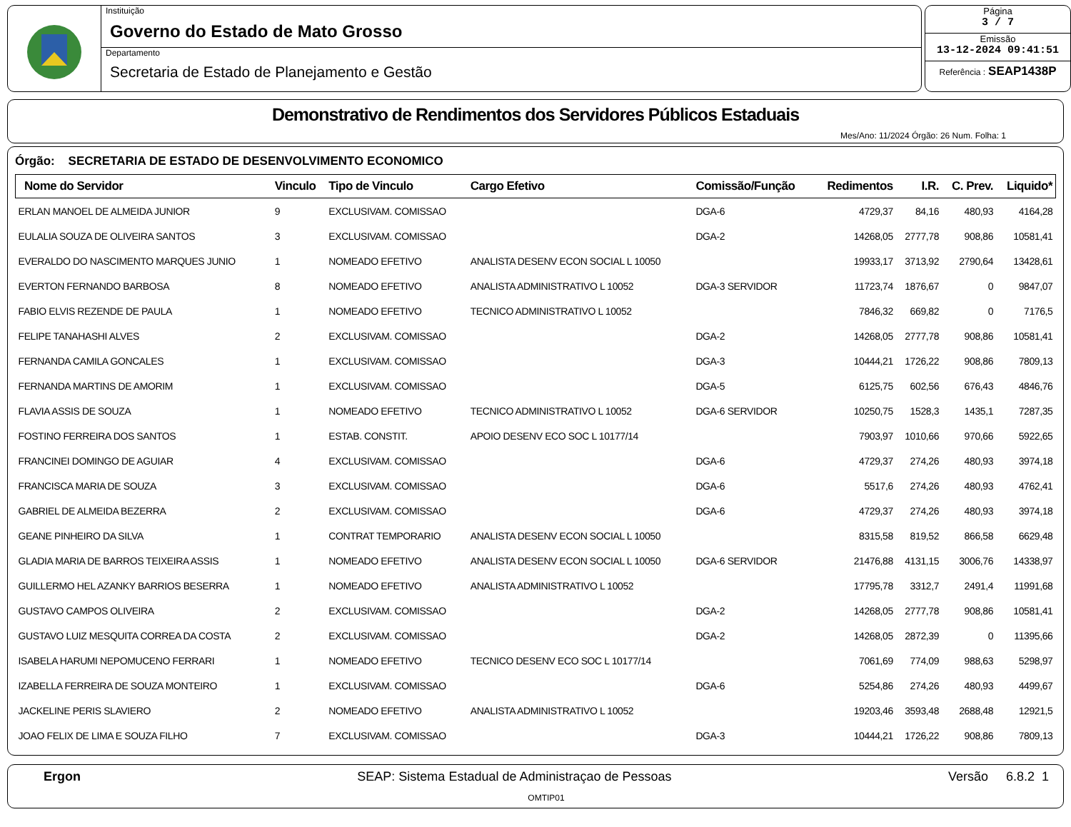Instituição
Governo do Estado de Mato Grosso
Departamento
Secretaria de Estado de Planejamento e Gestão
Página
3 / 7
Emissão
13-12-2024 09:41:51
Referência : SEAP1438P
Demonstrativo de Rendimentos dos Servidores Públicos Estaduais
Mes/Ano: 11/2024 Órgão: 26 Num. Folha: 1
Órgão: SECRETARIA DE ESTADO DE DESENVOLVIMENTO ECONOMICO
| Nome do Servidor | Vinculo | Tipo de Vinculo | Cargo Efetivo | Comissão/Função | Redimentos | I.R. | C. Prev. | Liquido* |
| --- | --- | --- | --- | --- | --- | --- | --- | --- |
| ERLAN MANOEL DE ALMEIDA JUNIOR | 9 | EXCLUSIVAM. COMISSAO | | DGA-6 | 4729,37 | 84,16 | 480,93 | 4164,28 |
| EULALIA SOUZA DE OLIVEIRA SANTOS | 3 | EXCLUSIVAM. COMISSAO | | DGA-2 | 14268,05 | 2777,78 | 908,86 | 10581,41 |
| EVERALDO DO NASCIMENTO MARQUES JUNIO | 1 | NOMEADO EFETIVO | ANALISTA DESENV ECON SOCIAL L 10050 | | 19933,17 | 3713,92 | 2790,64 | 13428,61 |
| EVERTON FERNANDO BARBOSA | 8 | NOMEADO EFETIVO | ANALISTA ADMINISTRATIVO L 10052 | DGA-3 SERVIDOR | 11723,74 | 1876,67 | 0 | 9847,07 |
| FABIO ELVIS REZENDE DE PAULA | 1 | NOMEADO EFETIVO | TECNICO ADMINISTRATIVO L 10052 | | 7846,32 | 669,82 | 0 | 7176,5 |
| FELIPE TANAHASHI ALVES | 2 | EXCLUSIVAM. COMISSAO | | DGA-2 | 14268,05 | 2777,78 | 908,86 | 10581,41 |
| FERNANDA CAMILA GONCALES | 1 | EXCLUSIVAM. COMISSAO | | DGA-3 | 10444,21 | 1726,22 | 908,86 | 7809,13 |
| FERNANDA MARTINS DE AMORIM | 1 | EXCLUSIVAM. COMISSAO | | DGA-5 | 6125,75 | 602,56 | 676,43 | 4846,76 |
| FLAVIA ASSIS DE SOUZA | 1 | NOMEADO EFETIVO | TECNICO ADMINISTRATIVO L 10052 | DGA-6 SERVIDOR | 10250,75 | 1528,3 | 1435,1 | 7287,35 |
| FOSTINO FERREIRA DOS SANTOS | 1 | ESTAB. CONSTIT. | APOIO DESENV ECO SOC L 10177/14 | | 7903,97 | 1010,66 | 970,66 | 5922,65 |
| FRANCINEI DOMINGO DE AGUIAR | 4 | EXCLUSIVAM. COMISSAO | | DGA-6 | 4729,37 | 274,26 | 480,93 | 3974,18 |
| FRANCISCA MARIA DE SOUZA | 3 | EXCLUSIVAM. COMISSAO | | DGA-6 | 5517,6 | 274,26 | 480,93 | 4762,41 |
| GABRIEL DE ALMEIDA BEZERRA | 2 | EXCLUSIVAM. COMISSAO | | DGA-6 | 4729,37 | 274,26 | 480,93 | 3974,18 |
| GEANE PINHEIRO DA SILVA | 1 | CONTRAT TEMPORARIO | ANALISTA DESENV ECON SOCIAL L 10050 | | 8315,58 | 819,52 | 866,58 | 6629,48 |
| GLADIA MARIA DE BARROS TEIXEIRA ASSIS | 1 | NOMEADO EFETIVO | ANALISTA DESENV ECON SOCIAL L 10050 | DGA-6 SERVIDOR | 21476,88 | 4131,15 | 3006,76 | 14338,97 |
| GUILLERMO HEL AZANKY BARRIOS BESERRA | 1 | NOMEADO EFETIVO | ANALISTA ADMINISTRATIVO L 10052 | | 17795,78 | 3312,7 | 2491,4 | 11991,68 |
| GUSTAVO CAMPOS OLIVEIRA | 2 | EXCLUSIVAM. COMISSAO | | DGA-2 | 14268,05 | 2777,78 | 908,86 | 10581,41 |
| GUSTAVO LUIZ MESQUITA CORREA DA COSTA | 2 | EXCLUSIVAM. COMISSAO | | DGA-2 | 14268,05 | 2872,39 | 0 | 11395,66 |
| ISABELA HARUMI NEPOMUCENO FERRARI | 1 | NOMEADO EFETIVO | TECNICO DESENV ECO SOC L 10177/14 | | 7061,69 | 774,09 | 988,63 | 5298,97 |
| IZABELLA FERREIRA DE SOUZA MONTEIRO | 1 | EXCLUSIVAM. COMISSAO | | DGA-6 | 5254,86 | 274,26 | 480,93 | 4499,67 |
| JACKELINE PERIS SLAVIERO | 2 | NOMEADO EFETIVO | ANALISTA ADMINISTRATIVO L 10052 | | 19203,46 | 3593,48 | 2688,48 | 12921,5 |
| JOAO FELIX DE LIMA E SOUZA FILHO | 7 | EXCLUSIVAM. COMISSAO | | DGA-3 | 10444,21 | 1726,22 | 908,86 | 7809,13 |
Ergon SEAP: Sistema Estadual de Administraçao de Pessoas Versão 6.8.2 1
OMTIP01